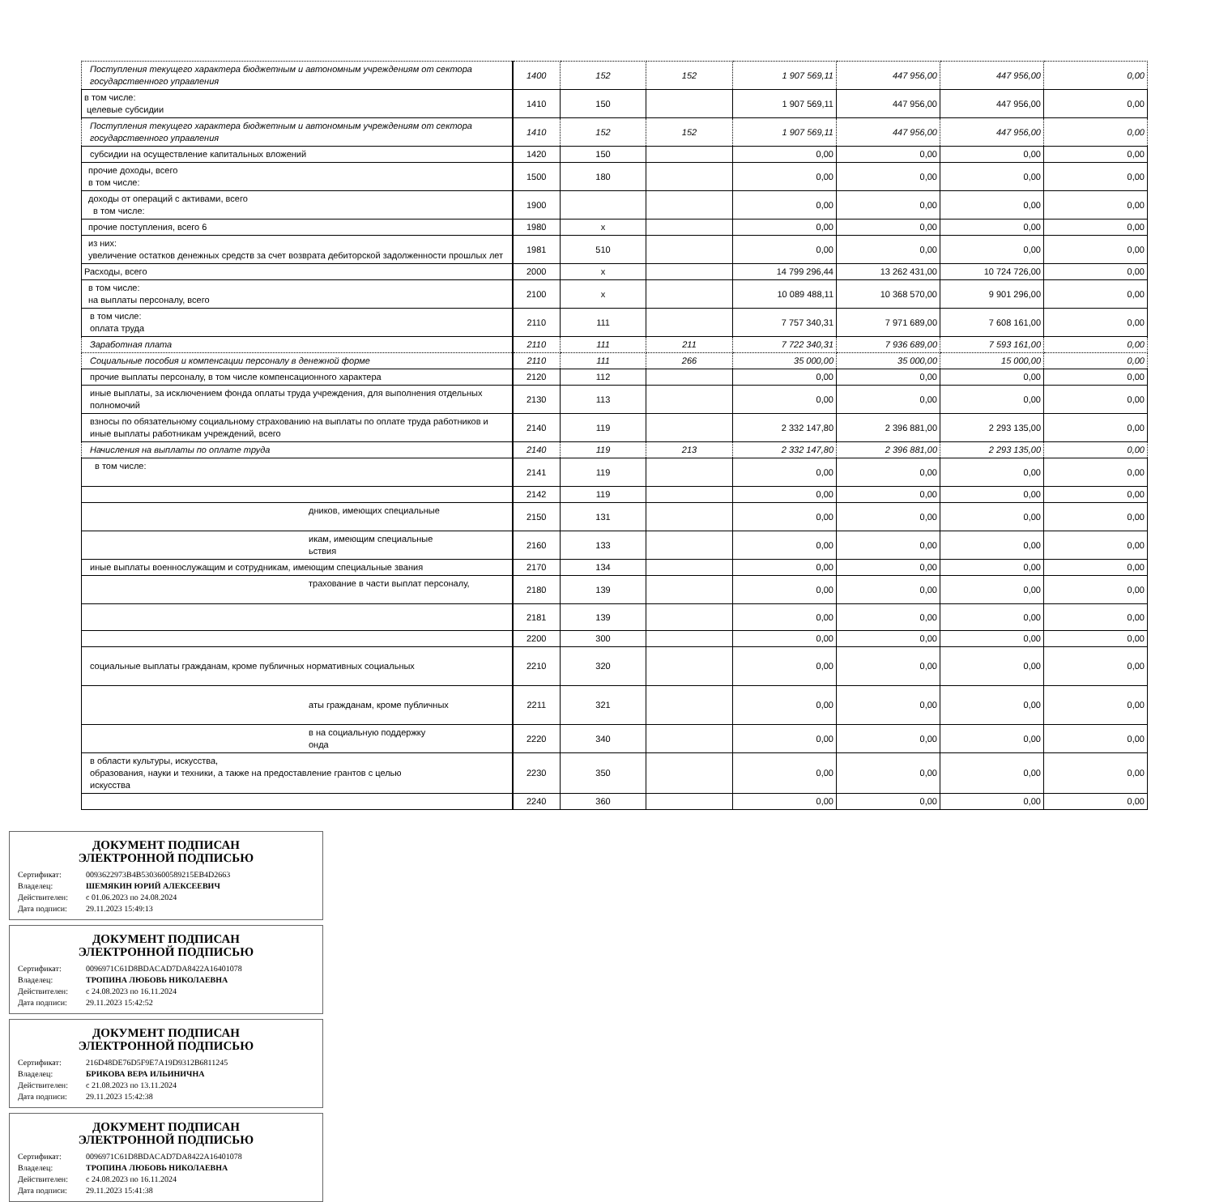| Поступления текущего характера бюджетным и автономным учреждениям от сектора государственного управления | 1400 | 152 | 152 | 1 907 569,11 | 447 956,00 | 447 956,00 | 0,00 |
| в том числе: целевые субсидии | 1410 | 150 | | 1 907 569,11 | 447 956,00 | 447 956,00 | 0,00 |
| Поступления текущего характера бюджетным и автономным учреждениям от сектора государственного управления | 1410 | 152 | 152 | 1 907 569,11 | 447 956,00 | 447 956,00 | 0,00 |
| субсидии на осуществление капитальных вложений | 1420 | 150 | | 0,00 | 0,00 | 0,00 | 0,00 |
| прочие доходы, всего в том числе: | 1500 | 180 | | 0,00 | 0,00 | 0,00 | 0,00 |
| доходы от операций с активами, всего в том числе: | 1900 | | | 0,00 | 0,00 | 0,00 | 0,00 |
| прочие поступления, всего 6 | 1980 | x | | 0,00 | 0,00 | 0,00 | 0,00 |
| из них: увеличение остатков денежных средств за счет возврата дебиторской задолженности прошлых лет | 1981 | 510 | | 0,00 | 0,00 | 0,00 | 0,00 |
| Расходы, всего | 2000 | x | | 14 799 296,44 | 13 262 431,00 | 10 724 726,00 | 0,00 |
| в том числе: на выплаты персоналу, всего | 2100 | x | | 10 089 488,11 | 10 368 570,00 | 9 901 296,00 | 0,00 |
| в том числе: оплата труда | 2110 | 111 | | 7 757 340,31 | 7 971 689,00 | 7 608 161,00 | 0,00 |
| Заработная плата | 2110 | 111 | 211 | 7 722 340,31 | 7 936 689,00 | 7 593 161,00 | 0,00 |
| Социальные пособия и компенсации персоналу в денежной форме | 2110 | 111 | 266 | 35 000,00 | 35 000,00 | 15 000,00 | 0,00 |
| прочие выплаты персоналу, в том числе компенсационного характера | 2120 | 112 | | 0,00 | 0,00 | 0,00 | 0,00 |
| иные выплаты, за исключением фонда оплаты труда учреждения, для выполнения отдельных полномочий | 2130 | 113 | | 0,00 | 0,00 | 0,00 | 0,00 |
| взносы по обязательному социальному страхованию на выплаты по оплате труда работников и иные выплаты работникам учреждений, всего | 2140 | 119 | | 2 332 147,80 | 2 396 881,00 | 2 293 135,00 | 0,00 |
| Начисления на выплаты по оплате труда | 2140 | 119 | 213 | 2 332 147,80 | 2 396 881,00 | 2 293 135,00 | 0,00 |
| в том числе: | 2141 | 119 | | 0,00 | 0,00 | 0,00 | 0,00 |
| | 2142 | 119 | | 0,00 | 0,00 | 0,00 | 0,00 |
| дников, имеющих специальные | 2150 | 131 | | 0,00 | 0,00 | 0,00 | 0,00 |
| икам, имеющим специальные ьствия | 2160 | 133 | | 0,00 | 0,00 | 0,00 | 0,00 |
| иные выплаты военнослужащим и сотрудникам, имеющим специальные звания | 2170 | 134 | | 0,00 | 0,00 | 0,00 | 0,00 |
| трахование в части выплат персоналу, | 2180 | 139 | | 0,00 | 0,00 | 0,00 | 0,00 |
| | 2181 | 139 | | 0,00 | 0,00 | 0,00 | 0,00 |
| | 2200 | 300 | | 0,00 | 0,00 | 0,00 | 0,00 |
| социальные выплаты гражданам, кроме публичных нормативных социальных | 2210 | 320 | | 0,00 | 0,00 | 0,00 | 0,00 |
| аты гражданам, кроме публичных | 2211 | 321 | | 0,00 | 0,00 | 0,00 | 0,00 |
| в на социальную поддержку онда | 2220 | 340 | | 0,00 | 0,00 | 0,00 | 0,00 |
| в области культуры, искусства, образования, науки и техники, а также на предоставление грантов с целью искусства | 2230 | 350 | | 0,00 | 0,00 | 0,00 | 0,00 |
| | 2240 | 360 | | 0,00 | 0,00 | 0,00 | 0,00 |
ДОКУМЕНТ ПОДПИСАН
ЭЛЕКТРОННОЙ ПОДПИСЬЮ
Сертификат: 0093622973B4B5303600589215EB4D2663
Владелец: ШЕМЯКИН ЮРИЙ АЛЕКСЕЕВИЧ
Действителен: с 01.06.2023 по 24.08.2024
Дата подписи: 29.11.2023 15:49:13
ДОКУМЕНТ ПОДПИСАН
ЭЛЕКТРОННОЙ ПОДПИСЬЮ
Сертификат: 0096971C61D8BDACAD7DA8422A16401078
Владелец: ТРОПИНА ЛЮБОВЬ НИКОЛАЕВНА
Действителен: с 24.08.2023 по 16.11.2024
Дата подписи: 29.11.2023 15:42:52
ДОКУМЕНТ ПОДПИСАН
ЭЛЕКТРОННОЙ ПОДПИСЬЮ
Сертификат: 216D48DE76D5F9E7A19D9312B6811245
Владелец: БРИКОВА ВЕРА ИЛЬИНИЧНА
Действителен: с 21.08.2023 по 13.11.2024
Дата подписи: 29.11.2023 15:42:38
ДОКУМЕНТ ПОДПИСАН
ЭЛЕКТРОННОЙ ПОДПИСЬЮ
Сертификат: 0096971C61D8BDACAD7DA8422A16401078
Владелец: ТРОПИНА ЛЮБОВЬ НИКОЛАЕВНА
Действителен: с 24.08.2023 по 16.11.2024
Дата подписи: 29.11.2023 15:41:38